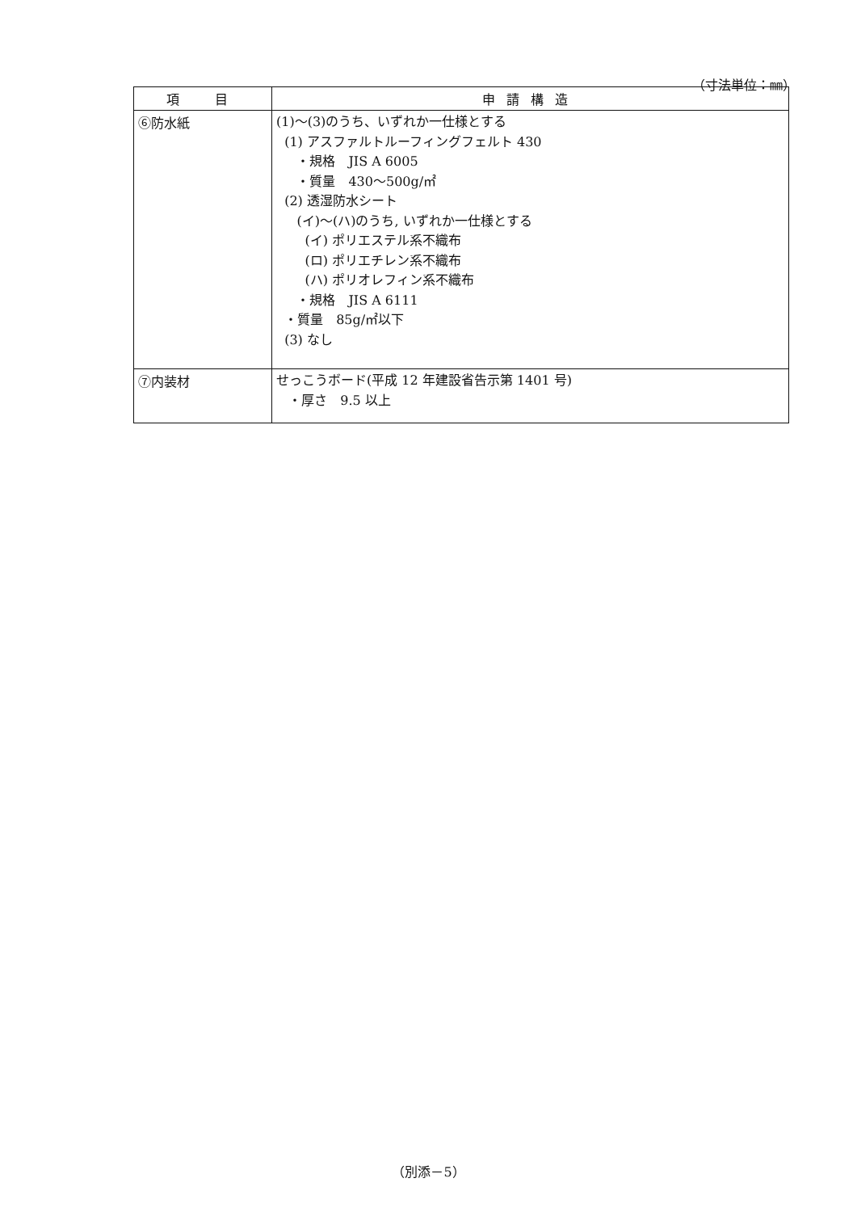（寸法単位：㎜）
| 項 目 | 申請構造 |
| --- | --- |
| ⑥防水紙 | (1)～(3)のうち、いずれか一仕様とする (1) アスファルトルーフィングフェルト 430 ・規格 JIS A 6005 ・質量 430～500g/㎡ (2) 透湿防水シート (イ)～(ハ)のうち, いずれか一仕様とする (イ) ポリエステル系不織布 (ロ) ポリエチレン系不織布 (ハ) ポリオレフィン系不織布 ・規格 JIS A 6111 ・質量 85g/㎡以下 (3) なし |
| ⑦内装材 | せっこうボード(平成 12 年建設省告示第 1401 号) ・厚さ 9.5 以上 |
（別添－5）